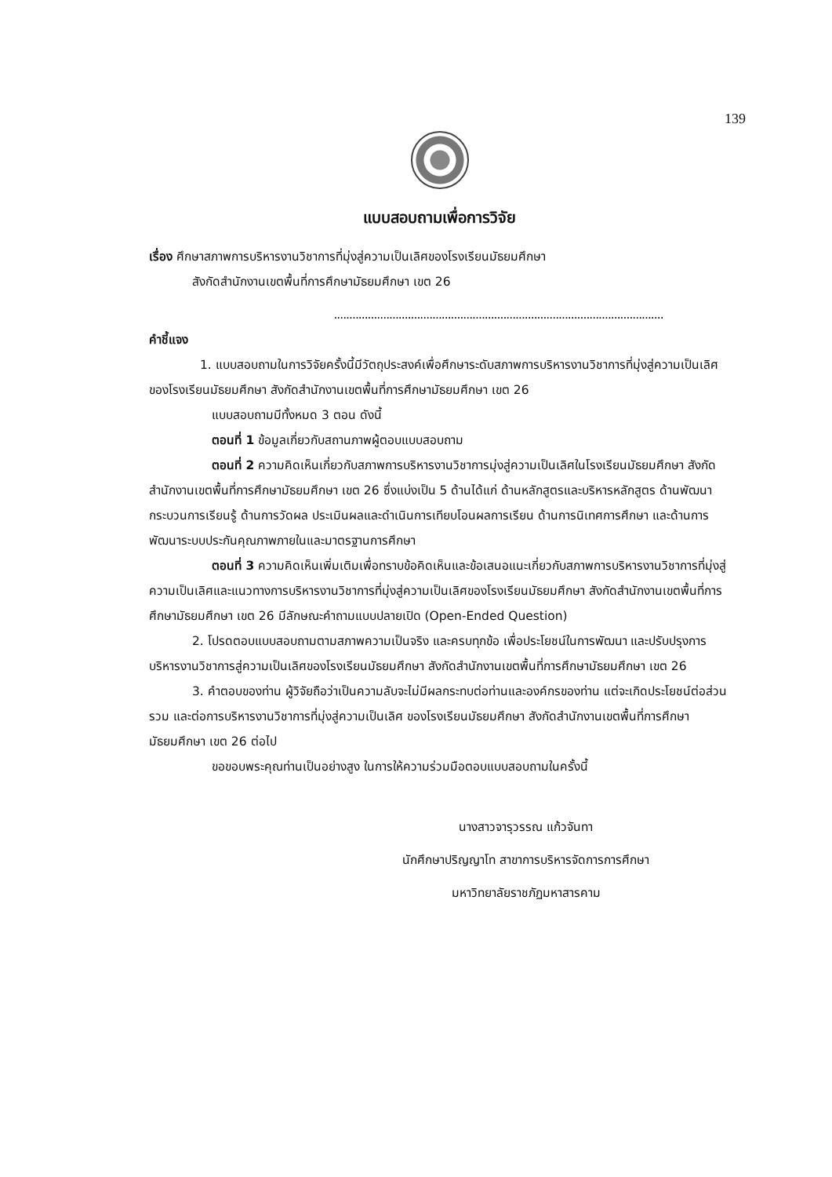139
แบบสอบถามเพื่อการวิจัย
เรื่อง ศึกษาสภาพการบริหารงานวิชาการที่มุ่งสู่ความเป็นเลิศของโรงเรียนมัธยมศึกษา
สังกัดสำนักงานเขตพื้นที่การศึกษามัธยมศึกษา เขต 26
...........................................................................................................
คำชี้แจง
1. แบบสอบถามในการวิจัยครั้งนี้มีวัตถุประสงค์เพื่อศึกษาระดับสภาพการบริหารงานวิชาการที่มุ่งสู่ความเป็นเลิศของโรงเรียนมัธยมศึกษา สังกัดสำนักงานเขตพื้นที่การศึกษามัธยมศึกษา เขต 26
แบบสอบถามมีทั้งหมด 3 ตอน ดังนี้
ตอนที่ 1 ข้อมูลเกี่ยวกับสถานภาพผู้ตอบแบบสอบถาม
ตอนที่ 2 ความคิดเห็นเกี่ยวกับสภาพการบริหารงานวิชาการมุ่งสู่ความเป็นเลิศในโรงเรียนมัธยมศึกษา สังกัดสำนักงานเขตพื้นที่การศึกษามัธยมศึกษา เขต 26 ซึ่งแบ่งเป็น 5 ด้านได้แก่ ด้านหลักสูตรและบริหารหลักสูตร ด้านพัฒนากระบวนการเรียนรู้ ด้านการวัดผล ประเมินผลและดำเนินการเทียบโอนผลการเรียน ด้านการนิเทศการศึกษา และด้านการพัฒนาระบบประกันคุณภาพภายในและมาตรฐานการศึกษา
ตอนที่ 3 ความคิดเห็นเพิ่มเติมเพื่อทราบข้อคิดเห็นและข้อเสนอแนะเกี่ยวกับสภาพการบริหารงานวิชาการที่มุ่งสู่ความเป็นเลิศและแนวทางการบริหารงานวิชาการที่มุ่งสู่ความเป็นเลิศของโรงเรียนมัธยมศึกษา สังกัดสำนักงานเขตพื้นที่การศึกษามัธยมศึกษา เขต 26 มีลักษณะคำถามแบบปลายเปิด (Open-Ended Question)
2. โปรดตอบแบบสอบถามตามสภาพความเป็นจริง และครบทุกข้อ เพื่อประโยชน์ในการพัฒนา และปรับปรุงการบริหารงานวิชาการสู่ความเป็นเลิศของโรงเรียนมัธยมศึกษา สังกัดสำนักงานเขตพื้นที่การศึกษามัธยมศึกษา เขต 26
3. คำตอบของท่าน ผู้วิจัยถือว่าเป็นความลับจะไม่มีผลกระทบต่อท่านและองค์กรของท่าน แต่จะเกิดประโยชน์ต่อส่วนรวม และต่อการบริหารงานวิชาการที่มุ่งสู่ความเป็นเลิศ ของโรงเรียนมัธยมศึกษา สังกัดสำนักงานเขตพื้นที่การศึกษามัธยมศึกษา เขต 26 ต่อไป
ขอขอบพระคุณท่านเป็นอย่างสูง ในการให้ความร่วมมือตอบแบบสอบถามในครั้งนี้
นางสาวจารุวรรณ แก้วจันทา
นักศึกษาปริญญาโท สาขาการบริหารจัดการการศึกษา
มหาวิทยาลัยราชภัฏมหาสารคาม